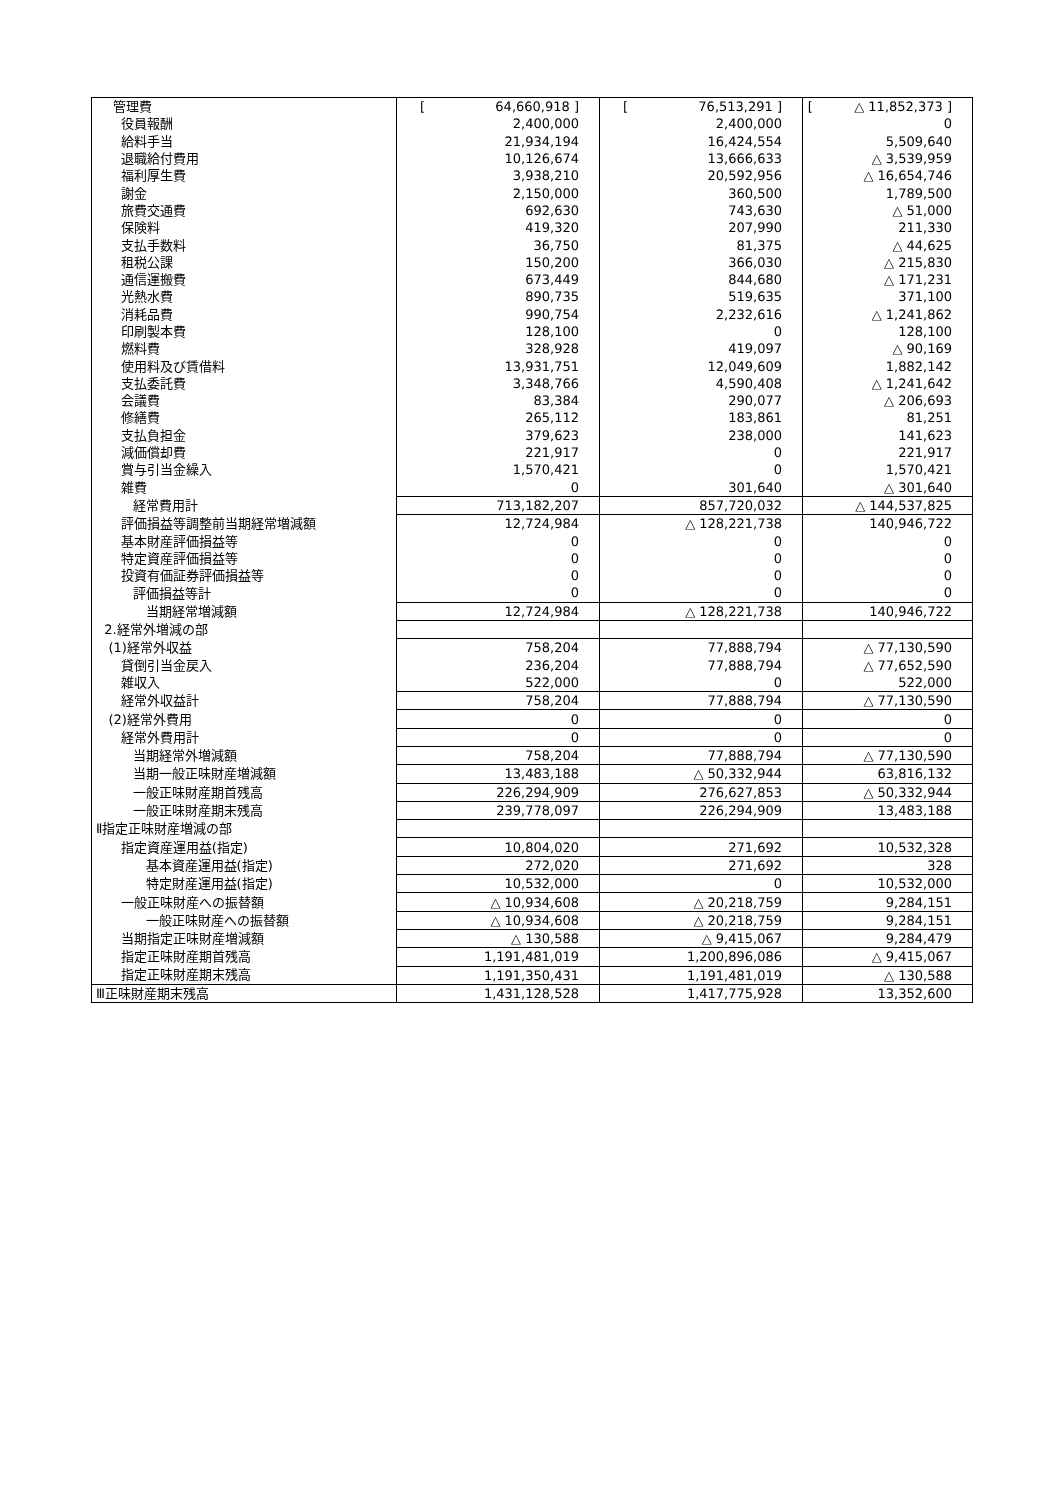| 管理費 | [ 64,660,918 ] | [ 76,513,291 ] | [ △ 11,852,373 ] |
| 役員報酬 | 2,400,000 | 2,400,000 | 0 |
| 給料手当 | 21,934,194 | 16,424,554 | 5,509,640 |
| 退職給付費用 | 10,126,674 | 13,666,633 | △ 3,539,959 |
| 福利厚生費 | 3,938,210 | 20,592,956 | △ 16,654,746 |
| 謝金 | 2,150,000 | 360,500 | 1,789,500 |
| 旅費交通費 | 692,630 | 743,630 | △ 51,000 |
| 保険料 | 419,320 | 207,990 | 211,330 |
| 支払手数料 | 36,750 | 81,375 | △ 44,625 |
| 租税公課 | 150,200 | 366,030 | △ 215,830 |
| 通信運搬費 | 673,449 | 844,680 | △ 171,231 |
| 光熱水費 | 890,735 | 519,635 | 371,100 |
| 消耗品費 | 990,754 | 2,232,616 | △ 1,241,862 |
| 印刷製本費 | 128,100 | 0 | 128,100 |
| 燃料費 | 328,928 | 419,097 | △ 90,169 |
| 使用料及び賃借料 | 13,931,751 | 12,049,609 | 1,882,142 |
| 支払委託費 | 3,348,766 | 4,590,408 | △ 1,241,642 |
| 会議費 | 83,384 | 290,077 | △ 206,693 |
| 修繕費 | 265,112 | 183,861 | 81,251 |
| 支払負担金 | 379,623 | 238,000 | 141,623 |
| 減価償却費 | 221,917 | 0 | 221,917 |
| 賞与引当金繰入 | 1,570,421 | 0 | 1,570,421 |
| 雑費 | 0 | 301,640 | △ 301,640 |
| 経常費用計 | 713,182,207 | 857,720,032 | △ 144,537,825 |
| 評価損益等調整前当期経常増減額 | 12,724,984 | △ 128,221,738 | 140,946,722 |
| 基本財産評価損益等 | 0 | 0 | 0 |
| 特定資産評価損益等 | 0 | 0 | 0 |
| 投資有価証券評価損益等 | 0 | 0 | 0 |
| 評価損益等計 | 0 | 0 | 0 |
| 当期経常増減額 | 12,724,984 | △ 128,221,738 | 140,946,722 |
| 2.経常外増減の部 | | | |
| (1)経常外収益 | 758,204 | 77,888,794 | △ 77,130,590 |
| 貸倒引当金戻入 | 236,204 | 77,888,794 | △ 77,652,590 |
| 雑収入 | 522,000 | 0 | 522,000 |
| 経常外収益計 | 758,204 | 77,888,794 | △ 77,130,590 |
| (2)経常外費用 | 0 | 0 | 0 |
| 経常外費用計 | 0 | 0 | 0 |
| 当期経常外増減額 | 758,204 | 77,888,794 | △ 77,130,590 |
| 当期一般正味財産増減額 | 13,483,188 | △ 50,332,944 | 63,816,132 |
| 一般正味財産期首残高 | 226,294,909 | 276,627,853 | △ 50,332,944 |
| 一般正味財産期末残高 | 239,778,097 | 226,294,909 | 13,483,188 |
| Ⅱ指定正味財産増減の部 | | | |
| 指定資産運用益(指定) | 10,804,020 | 271,692 | 10,532,328 |
| 基本資産運用益(指定) | 272,020 | 271,692 | 328 |
| 特定財産運用益(指定) | 10,532,000 | 0 | 10,532,000 |
| 一般正味財産への振替額 | △ 10,934,608 | △ 20,218,759 | 9,284,151 |
| 一般正味財産への振替額 | △ 10,934,608 | △ 20,218,759 | 9,284,151 |
| 当期指定正味財産増減額 | △ 130,588 | △ 9,415,067 | 9,284,479 |
| 指定正味財産期首残高 | 1,191,481,019 | 1,200,896,086 | △ 9,415,067 |
| 指定正味財産期末残高 | 1,191,350,431 | 1,191,481,019 | △ 130,588 |
| Ⅲ正味財産期末残高 | 1,431,128,528 | 1,417,775,928 | 13,352,600 |